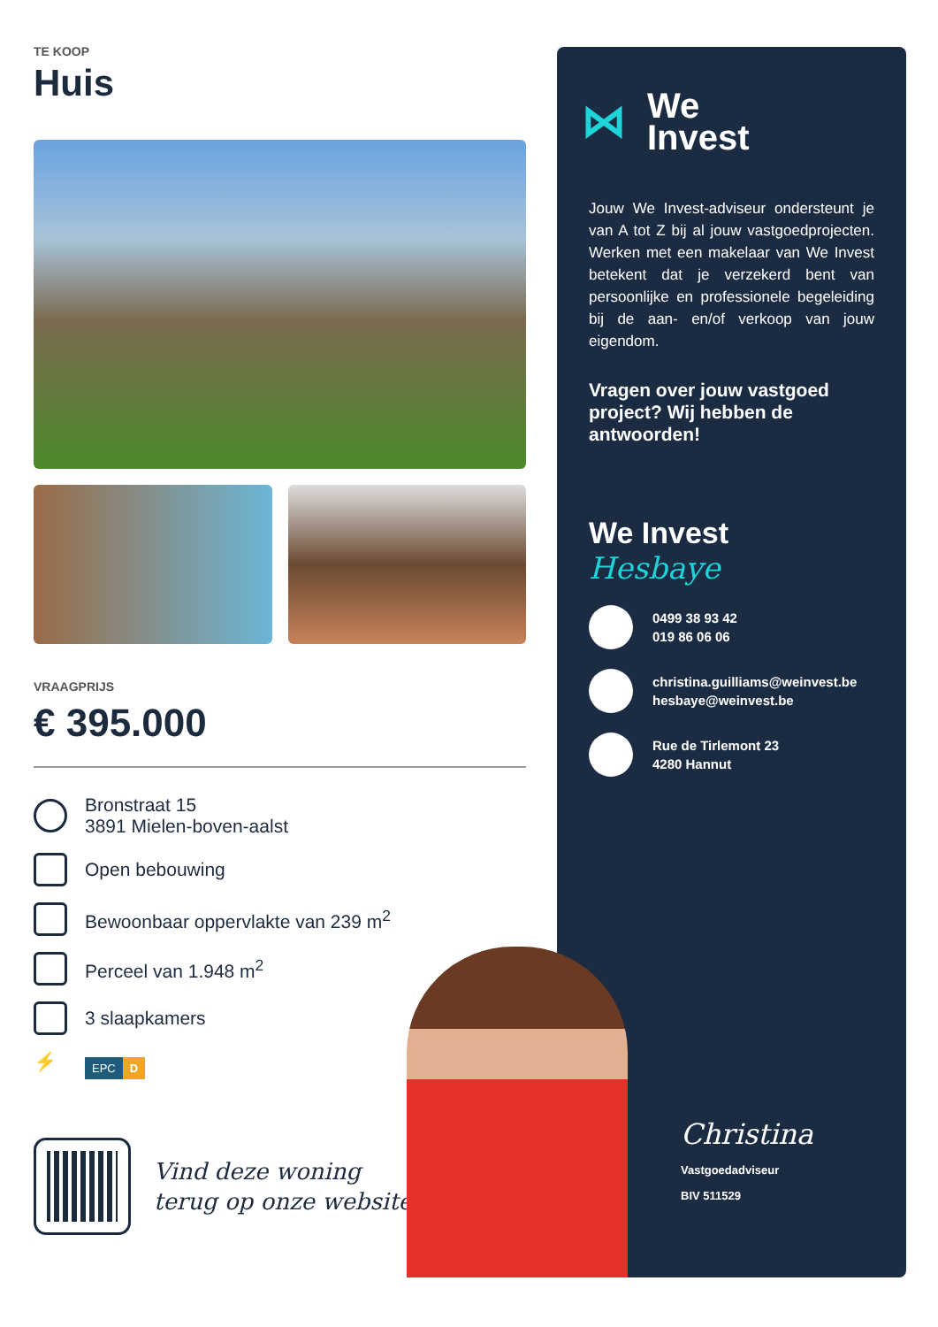TE KOOP
Huis
VRAAGPRIJS
€ 395.000
Bronstraat 15
3891 Mielen-boven-aalst
Open bebouwing
Bewoonbaar oppervlakte van 239 m<sup>2</sup>
Perceel van 1.948 m<sup>2</sup>
3 slaapkamers
⚡
EPC D
Vind deze woning
terug op onze website!
⋈
We
Invest
Jouw We Invest-adviseur ondersteunt je van A tot Z bij al jouw vastgoedprojecten. Werken met een makelaar van We Invest betekent dat je verzekerd bent van persoonlijke en professionele begeleiding bij de aan- en/of verkoop van jouw eigendom.
Vragen over jouw vastgoed project? Wij hebben de antwoorden!
We Invest
Hesbaye
0499 38 93 42
019 86 06 06
christina.guilliams@weinvest.be
hesbaye@weinvest.be
Rue de Tirlemont 23
4280 Hannut
Christina
Vastgoedadviseur
BIV 511529